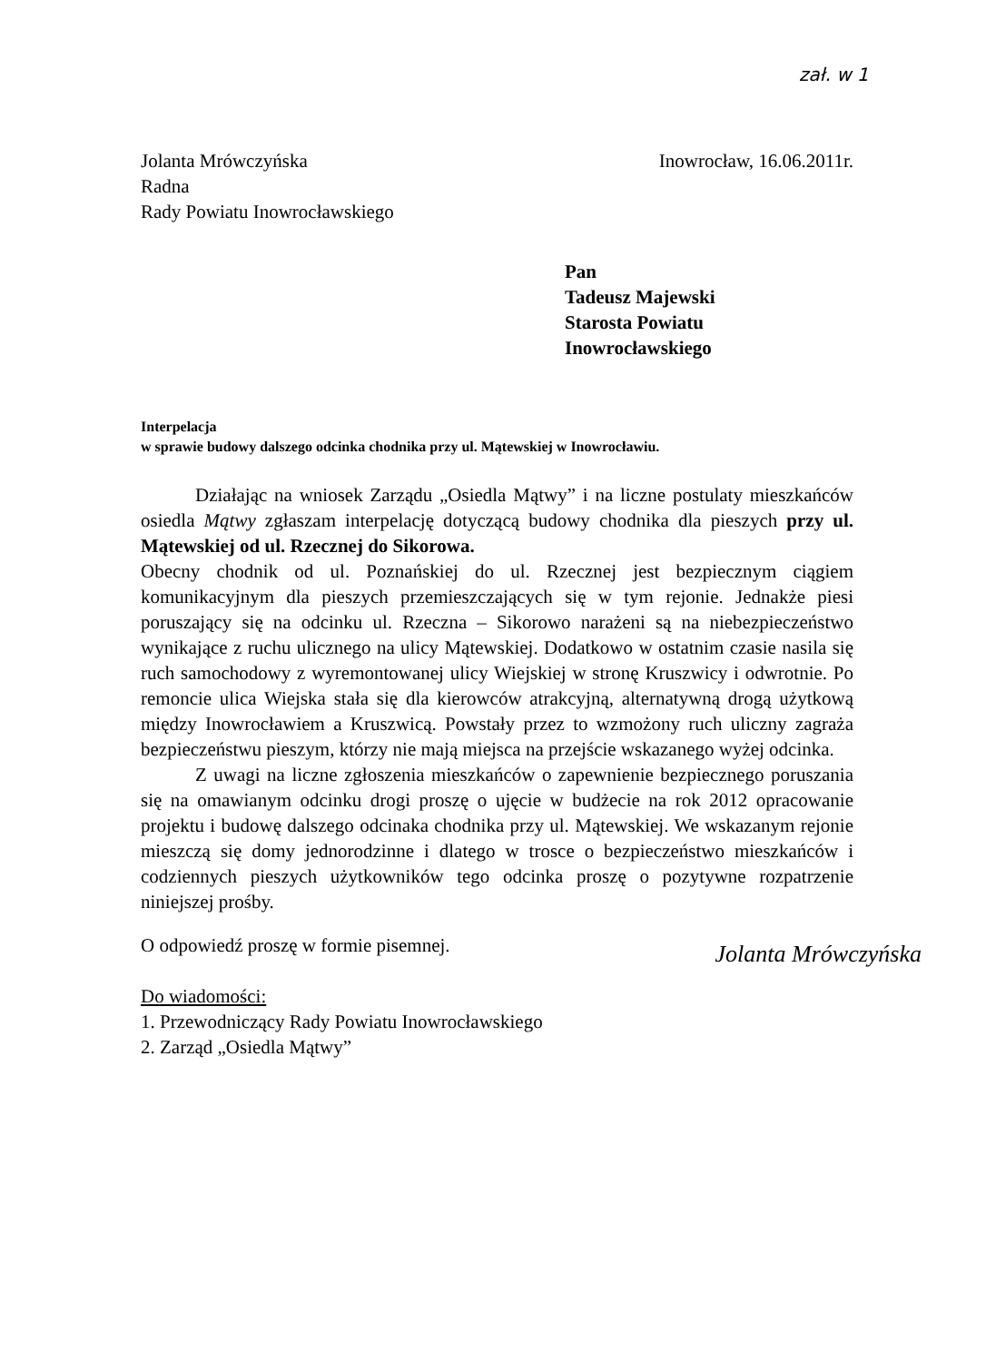zał. w 1
Jolanta Mrówczyńska
Radna
Rady Powiatu Inowrocławskiego
Inowrocław, 16.06.2011r.
Pan
Tadeusz Majewski
Starosta Powiatu
Inowrocławskiego
Interpelacja
w sprawie budowy dalszego odcinka chodnika przy ul. Mątewskiej w Inowrocławiu.
Działając na wniosek Zarządu „Osiedla Mątwy” i na liczne postulaty mieszkańców osiedla Mątwy zgłaszam interpelację dotyczącą budowy chodnika dla pieszych przy ul. Mątewskiej od ul. Rzecznej do Sikorowa.
Obecny chodnik od ul. Poznańskiej do ul. Rzecznej jest bezpiecznym ciągiem komunikacyjnym dla pieszych przemieszczających się w tym rejonie. Jednakże piesi poruszający się na odcinku ul. Rzeczna – Sikorowo narażeni są na niebezpieczeństwo wynikające z ruchu ulicznego na ulicy Mątewskiej. Dodatkowo w ostatnim czasie nasila się ruch samochodowy z wyremontowanej ulicy Wiejskiej w stronę Kruszwicy i odwrotnie. Po remoncie ulica Wiejska stała się dla kierowców atrakcyjną, alternatywną drogą użytkową między Inowrocławiem a Kruszwicą. Powstały przez to wzmożony ruch uliczny zagraża bezpieczeństwu pieszym, którzy nie mają miejsca na przejście wskazanego wyżej odcinka.
Z uwagi na liczne zgłoszenia mieszkańców o zapewnienie bezpiecznego poruszania się na omawianym odcinku drogi proszę o ujęcie w budżecie na rok 2012 opracowanie projektu i budowę dalszego odcinaka chodnika przy ul. Mątewskiej. We wskazanym rejonie mieszczą się domy jednorodzinne i dlatego w trosce o bezpieczeństwo mieszkańców i codziennych pieszych użytkowników tego odcinka proszę o pozytywne rozpatrzenie niniejszej prośby.
O odpowiedź proszę w formie pisemnej.
Jolanta Mrówczyńska
Do wiadomości:
1. Przewodniczący Rady Powiatu Inowrocławskiego
2. Zarząd „Osiedla Mątwy”